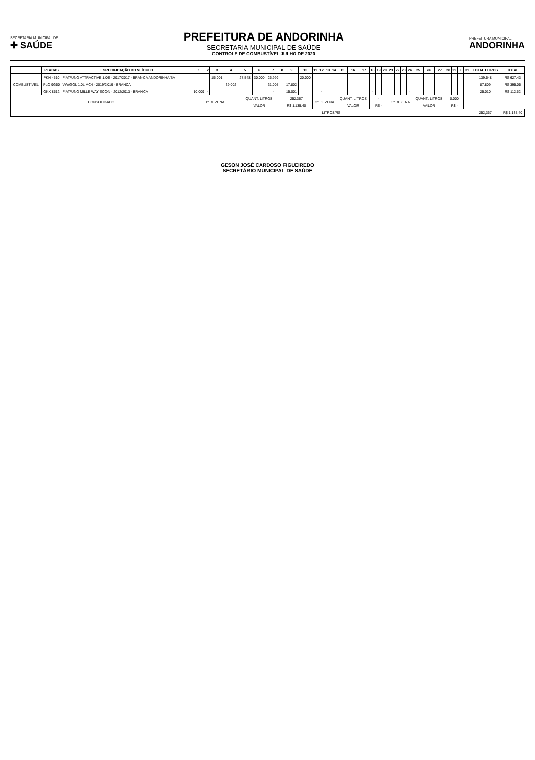SECRETARIA MUNICIPAL DE
✚ SAÚDE
PREFEITURA DE ANDORINHA
SECRETARIA MUNICIPAL DE SAÚDE
CONTROLE DE COMBUSTÍVEL JULHO DE 2020
PREFEITURA MUNICIPAL
ANDORINHA
| | PLACAS | ESPECIFICAÇÃO DO VEÍCULO | 1 | 2 | 3 | 4 | 5 | 6 | 7 | 8 | 9 | 10 | 11 | 12 | 13 | 14 | 15 | 16 | 17 | 18 | 19 | 20 | 21 | 22 | 23 | 24 | 25 | 26 | 27 | 28 | 29 | 30 | 31 | TOTAL LITROS | TOTAL |
| --- | --- | --- | --- | --- | --- | --- | --- | --- | --- | --- | --- | --- | --- | --- | --- | --- | --- | --- | --- | --- | --- | --- | --- | --- | --- | --- | --- | --- | --- | --- | --- | --- | --- | --- | --- |
| COMBUSTÍVEL | PKN 4510 | FIAT/UNO ATTRACTIVE 1.0E - 2017/2017 - BRANCA ANDORINHA/BA | | | 15,001 | | 27,548 | 30,000 | 26,999 | | | 20,000 | | | | | | | | | | | | | | | | | | | | | | 139,548 | R$ 627,43 |
| | PLO 9G50 | VW/GOL 1.0L MC4 - 2019/2019 - BRANCA | | | | 39,002 | | | 31,005 | | 17,802 | | | | | | | | | | | | | | | | | | | | | | | 87,809 | R$ 395,05 |
| | OKX 8512 | FIAT/UNO MILLE WAY ECON - 2012/2013 - BRANCA | 10,009 | - | | | | | - | | 15,001 | | | - | | | | | | - | | | | | | - | | | | | | | | 25,010 | R$ 112,52 |
| CONSOLIDADO | | | 1ª DEZENA | | | | QUANT. LITROS | | | 252,367 | | | 2ª DEZENA | | | | QUANT. LITROS | | | - | | | 3ª DEZENA | | | | QUANT. LITROS | | | 0,000 | | | | | |
| | | | | | | | VALOR | | | R$ 1.135,40 | | | | | | | VALOR | | | R$ - | | | | | | | VALOR | | | R$ - | | | | | |
| | | | LITROS/R$ | | | | | | | | | | | | | | | | | | | | | | | | | | | | | | | 252,367 | R$ 1.135,40 |
GESON JOSÉ CARDOSO FIGUEIREDO
SECRETÁRIO MUNICIPAL DE SAÚDE